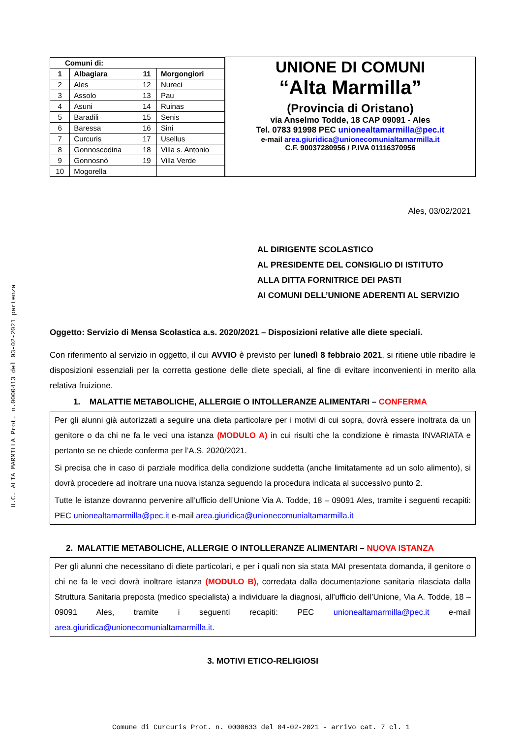U.C. ALTA MARMILLA Prot. n.0000413 del 03-02-2021 partenza
| / Comuni di: / / / / / 1 / Albagiara / 11 / Morgongiori / / 2 / Ales / 12 / Nureci / / 3 / Assolo / 13 / Pau / / 4 / Asuni / 14 / Ruinas / / 5 / Baradili / 15 / Senis / / 6 / Baressa / 16 / Sini / / 7 / Curcuris / 17 / Usellus / / 8 / Gonnoscodina / 18 / Villa s. Antonio / / 9 / Gonnosnò / 19 / Villa Verde / / 10 / Mogorella / / / | UNIONE DI COMUNI “Alta Marmilla” (Provincia di Oristano) via Anselmo Todde, 18 CAP 09091 - Ales Tel. 0783 91998 PEC unionealtamarmilla@pec.it e-mail area.giuridica@unionecomunialtamarmilla.it C.F. 90037280956 / P.IVA 01116370956 |
Ales, 03/02/2021
AL DIRIGENTE SCOLASTICO
AL PRESIDENTE DEL CONSIGLIO DI ISTITUTO
ALLA DITTA FORNITRICE DEI PASTI
AI COMUNI DELL’UNIONE ADERENTI AL SERVIZIO
Oggetto: Servizio di Mensa Scolastica a.s. 2020/2021 – Disposizioni relative alle diete speciali.
Con riferimento al servizio in oggetto, il cui AVVIO è previsto per lunedì 8 febbraio 2021, si ritiene utile ribadire le disposizioni essenziali per la corretta gestione delle diete speciali, al fine di evitare inconvenienti in merito alla relativa fruizione.
1. MALATTIE METABOLICHE, ALLERGIE O INTOLLERANZE ALIMENTARI – CONFERMA
Per gli alunni già autorizzati a seguire una dieta particolare per i motivi di cui sopra, dovrà essere inoltrata da un genitore o da chi ne fa le veci una istanza (MODULO A) in cui risulti che la condizione è rimasta INVARIATA e pertanto se ne chiede conferma per l’A.S. 2020/2021.
Si precisa che in caso di parziale modifica della condizione suddetta (anche limitatamente ad un solo alimento), si dovrà procedere ad inoltrare una nuova istanza seguendo la procedura indicata al successivo punto 2.
Tutte le istanze dovranno pervenire all’ufficio dell’Unione Via A. Todde, 18 – 09091 Ales, tramite i seguenti recapiti: PEC unionealtamarmilla@pec.it e-mail area.giuridica@unionecomunialtamarmilla.it
2. MALATTIE METABOLICHE, ALLERGIE O INTOLLERANZE ALIMENTARI – NUOVA ISTANZA
Per gli alunni che necessitano di diete particolari, e per i quali non sia stata MAI presentata domanda, il genitore o chi ne fa le veci dovrà inoltrare istanza (MODULO B), corredata dalla documentazione sanitaria rilasciata dalla Struttura Sanitaria preposta (medico specialista) a individuare la diagnosi, all’ufficio dell’Unione, Via A. Todde, 18 – 09091 Ales, tramite i seguenti recapiti: PEC unionealtamarmilla@pec.it e-mail area.giuridica@unionecomunialtamarmilla.it.
3. MOTIVI ETICO-RELIGIOSI
Comune di Curcuris Prot. n. 0000633 del 04-02-2021 - arrivo cat. 7 cl. 1